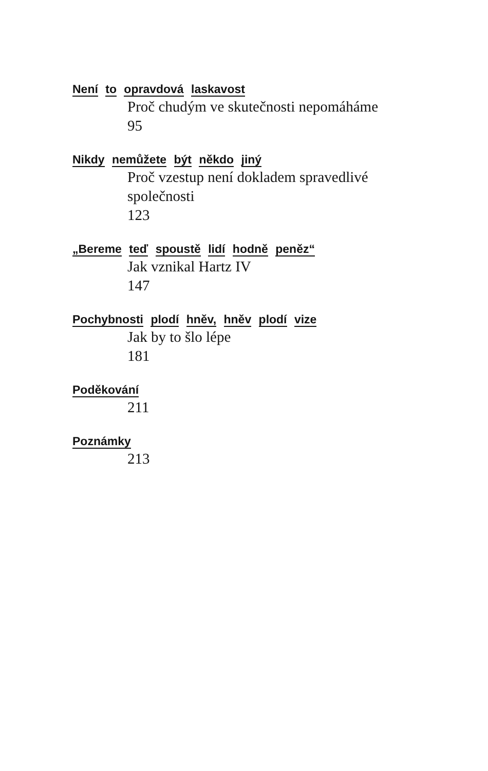Není to opravdová laskavost
Proč chudým ve skutečnosti nepomáháme
95
Nikdy nemůžete být někdo jiný
Proč vzestup není dokladem spravedlivé společnosti
123
„Bereme teď spoustě lidí hodně peněz“
Jak vznikal Hartz IV
147
Pochybnosti plodí hněv, hněv plodí vize
Jak by to šlo lépe
181
Poděkování
211
Poznámky
213